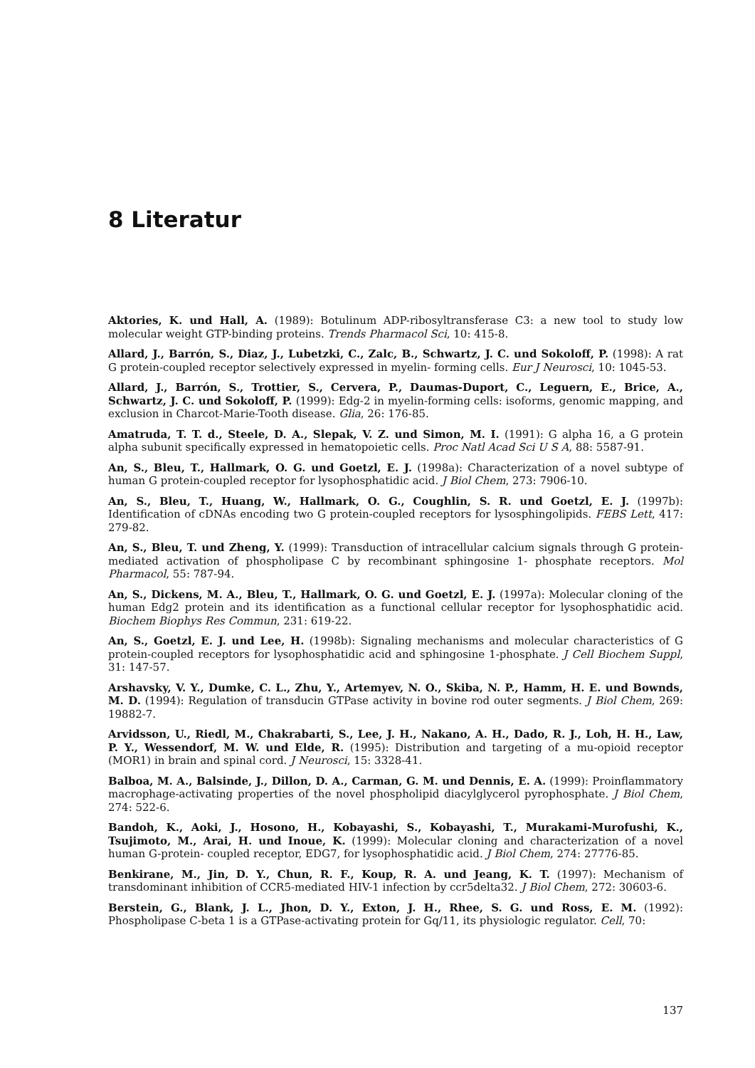8 Literatur
Aktories, K. und Hall, A. (1989): Botulinum ADP-ribosyltransferase C3: a new tool to study low molecular weight GTP-binding proteins. Trends Pharmacol Sci, 10: 415-8.
Allard, J., Barrón, S., Diaz, J., Lubetzki, C., Zalc, B., Schwartz, J. C. und Sokoloff, P. (1998): A rat G protein-coupled receptor selectively expressed in myelin- forming cells. Eur J Neurosci, 10: 1045-53.
Allard, J., Barrón, S., Trottier, S., Cervera, P., Daumas-Duport, C., Leguern, E., Brice, A., Schwartz, J. C. und Sokoloff, P. (1999): Edg-2 in myelin-forming cells: isoforms, genomic mapping, and exclusion in Charcot-Marie-Tooth disease. Glia, 26: 176-85.
Amatruda, T. T. d., Steele, D. A., Slepak, V. Z. und Simon, M. I. (1991): G alpha 16, a G protein alpha subunit specifically expressed in hematopoietic cells. Proc Natl Acad Sci U S A, 88: 5587-91.
An, S., Bleu, T., Hallmark, O. G. und Goetzl, E. J. (1998a): Characterization of a novel subtype of human G protein-coupled receptor for lysophosphatidic acid. J Biol Chem, 273: 7906-10.
An, S., Bleu, T., Huang, W., Hallmark, O. G., Coughlin, S. R. und Goetzl, E. J. (1997b): Identification of cDNAs encoding two G protein-coupled receptors for lysosphingolipids. FEBS Lett, 417: 279-82.
An, S., Bleu, T. und Zheng, Y. (1999): Transduction of intracellular calcium signals through G protein- mediated activation of phospholipase C by recombinant sphingosine 1- phosphate receptors. Mol Pharmacol, 55: 787-94.
An, S., Dickens, M. A., Bleu, T., Hallmark, O. G. und Goetzl, E. J. (1997a): Molecular cloning of the human Edg2 protein and its identification as a functional cellular receptor for lysophosphatidic acid. Biochem Biophys Res Commun, 231: 619-22.
An, S., Goetzl, E. J. und Lee, H. (1998b): Signaling mechanisms and molecular characteristics of G protein-coupled receptors for lysophosphatidic acid and sphingosine 1-phosphate. J Cell Biochem Suppl, 31: 147-57.
Arshavsky, V. Y., Dumke, C. L., Zhu, Y., Artemyev, N. O., Skiba, N. P., Hamm, H. E. und Bownds, M. D. (1994): Regulation of transducin GTPase activity in bovine rod outer segments. J Biol Chem, 269: 19882-7.
Arvidsson, U., Riedl, M., Chakrabarti, S., Lee, J. H., Nakano, A. H., Dado, R. J., Loh, H. H., Law, P. Y., Wessendorf, M. W. und Elde, R. (1995): Distribution and targeting of a mu-opioid receptor (MOR1) in brain and spinal cord. J Neurosci, 15: 3328-41.
Balboa, M. A., Balsinde, J., Dillon, D. A., Carman, G. M. und Dennis, E. A. (1999): Proinflammatory macrophage-activating properties of the novel phospholipid diacylglycerol pyrophosphate. J Biol Chem, 274: 522-6.
Bandoh, K., Aoki, J., Hosono, H., Kobayashi, S., Kobayashi, T., Murakami-Murofushi, K., Tsujimoto, M., Arai, H. und Inoue, K. (1999): Molecular cloning and characterization of a novel human G-protein- coupled receptor, EDG7, for lysophosphatidic acid. J Biol Chem, 274: 27776-85.
Benkirane, M., Jin, D. Y., Chun, R. F., Koup, R. A. und Jeang, K. T. (1997): Mechanism of transdominant inhibition of CCR5-mediated HIV-1 infection by ccr5delta32. J Biol Chem, 272: 30603-6.
Berstein, G., Blank, J. L., Jhon, D. Y., Exton, J. H., Rhee, S. G. und Ross, E. M. (1992): Phospholipase C-beta 1 is a GTPase-activating protein for Gq/11, its physiologic regulator. Cell, 70:
137